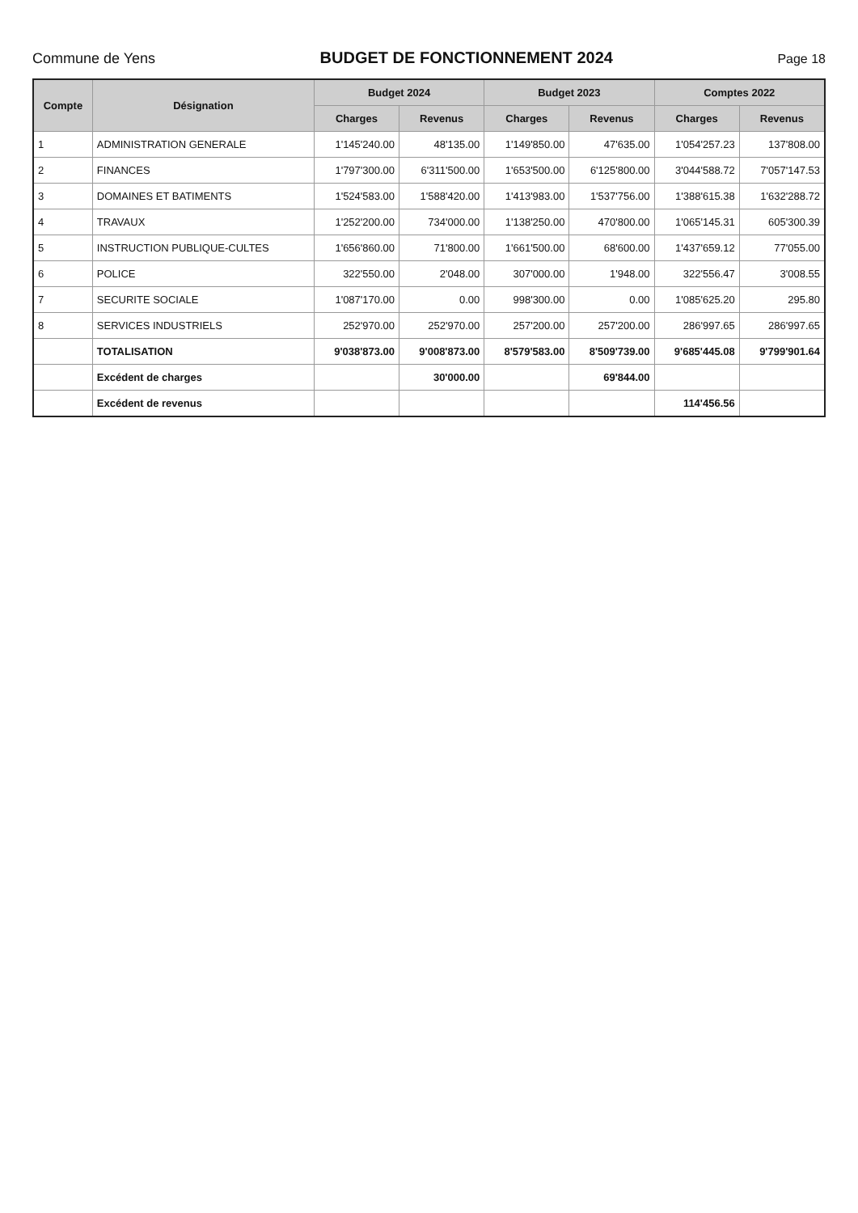Commune de Yens BUDGET DE FONCTIONNEMENT 2024
Page 18
| Compte | Désignation | Budget 2024 | | Budget 2023 | | Comptes 2022 | |
| --- | --- | --- | --- | --- | --- | --- | --- |
| | | Charges | Revenus | Charges | Revenus | Charges | Revenus |
| 1 | ADMINISTRATION GENERALE | 1'145'240.00 | 48'135.00 | 1'149'850.00 | 47'635.00 | 1'054'257.23 | 137'808.00 |
| 2 | FINANCES | 1'797'300.00 | 6'311'500.00 | 1'653'500.00 | 6'125'800.00 | 3'044'588.72 | 7'057'147.53 |
| 3 | DOMAINES ET BATIMENTS | 1'524'583.00 | 1'588'420.00 | 1'413'983.00 | 1'537'756.00 | 1'388'615.38 | 1'632'288.72 |
| 4 | TRAVAUX | 1'252'200.00 | 734'000.00 | 1'138'250.00 | 470'800.00 | 1'065'145.31 | 605'300.39 |
| 5 | INSTRUCTION PUBLIQUE-CULTES | 1'656'860.00 | 71'800.00 | 1'661'500.00 | 68'600.00 | 1'437'659.12 | 77'055.00 |
| 6 | POLICE | 322'550.00 | 2'048.00 | 307'000.00 | 1'948.00 | 322'556.47 | 3'008.55 |
| 7 | SECURITE SOCIALE | 1'087'170.00 | 0.00 | 998'300.00 | 0.00 | 1'085'625.20 | 295.80 |
| 8 | SERVICES INDUSTRIELS | 252'970.00 | 252'970.00 | 257'200.00 | 257'200.00 | 286'997.65 | 286'997.65 |
| | TOTALISATION | 9'038'873.00 | 9'008'873.00 | 8'579'583.00 | 8'509'739.00 | 9'685'445.08 | 9'799'901.64 |
| | Excédent de charges | | 30'000.00 | | 69'844.00 | | |
| | Excédent de revenus | | | | | 114'456.56 | |